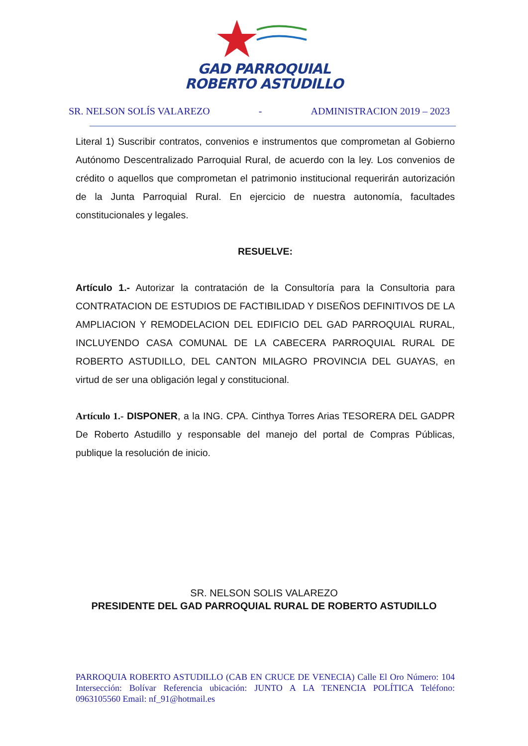GAD PARROQUIAL
ROBERTO ASTUDILLO
SR. NELSON SOLÍS VALAREZO - ADMINISTRACION 2019 – 2023
Literal 1) Suscribir contratos, convenios e instrumentos que comprometan al Gobierno Autónomo Descentralizado Parroquial Rural, de acuerdo con la ley. Los convenios de crédito o aquellos que comprometan el patrimonio institucional requerirán autorización de la Junta Parroquial Rural. En ejercicio de nuestra autonomía, facultades constitucionales y legales.
RESUELVE:
Artículo 1.- Autorizar la contratación de la Consultoría para la Consultoria para CONTRATACION DE ESTUDIOS DE FACTIBILIDAD Y DISEÑOS DEFINITIVOS DE LA AMPLIACION Y REMODELACION DEL EDIFICIO DEL GAD PARROQUIAL RURAL, INCLUYENDO CASA COMUNAL DE LA CABECERA PARROQUIAL RURAL DE ROBERTO ASTUDILLO, DEL CANTON MILAGRO PROVINCIA DEL GUAYAS, en virtud de ser una obligación legal y constitucional.
Artículo 1.- DISPONER, a la ING. CPA. Cinthya Torres Arias TESORERA DEL GADPR De Roberto Astudillo y responsable del manejo del portal de Compras Públicas, publique la resolución de inicio.
SR. NELSON SOLIS VALAREZO
PRESIDENTE DEL GAD PARROQUIAL RURAL DE ROBERTO ASTUDILLO
PARROQUIA ROBERTO ASTUDILLO (CAB EN CRUCE DE VENECIA) Calle El Oro Número: 104 Intersección: Bolívar Referencia ubicación: JUNTO A LA TENENCIA POLÍTICA Teléfono: 0963105560 Email: nf_91@hotmail.es